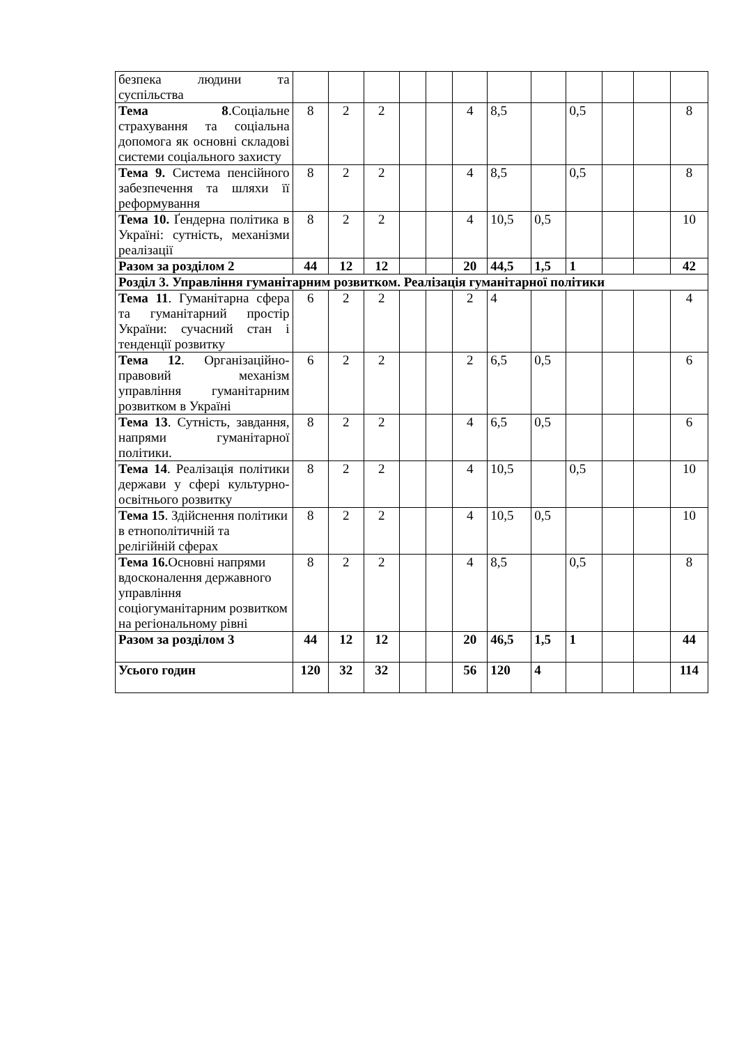| безпека людини та суспільства | | | | | | | | | | | | |
| Тема 8 .Соціальне страхування та соціальна допомога як основні складові системи соціального захисту | 8 | 2 | 2 | | | 4 | 8,5 | | 0,5 | | | 8 |
| Тема 9. Система пенсійного забезпечення та шляхи її реформування | 8 | 2 | 2 | | | 4 | 8,5 | | 0,5 | | | 8 |
| Тема 10. Ґендерна політика в Україні: сутність, механізми реалізації | 8 | 2 | 2 | | | 4 | 10,5 | 0,5 | | | | 10 |
| Разом за розділом 2 | 44 | 12 | 12 | | | 20 | 44,5 | 1,5 | 1 | | | 42 |
| Розділ 3. Управління гуманітарним розвитком. Реалізація гуманітарної політики | | | | | | | | | | | | |
| Тема 11 . Гуманітарна сфера та гуманітарний простір України: сучасний стан і тенденції розвитку | 6 | 2 | 2 | | | 2 | 4 | | | | | 4 |
| Тема 12 . Організаційно-правовий механізм управління гуманітарним розвитком в Україні | 6 | 2 | 2 | | | 2 | 6,5 | 0,5 | | | | 6 |
| Тема 13 . Сутність, завдання, напрями гуманітарної політики. | 8 | 2 | 2 | | | 4 | 6,5 | 0,5 | | | | 6 |
| Тема 14 . Реалізація політики держави у сфері культурно-освітнього розвитку | 8 | 2 | 2 | | | 4 | 10,5 | | 0,5 | | | 10 |
| Тема 15 . Здійснення політики в етнополітичній та релігійній сферах | 8 | 2 | 2 | | | 4 | 10,5 | 0,5 | | | | 10 |
| Тема 16. Основні напрями вдосконалення державного управління соціогуманітарним розвитком на регіональному рівні | 8 | 2 | 2 | | | 4 | 8,5 | | 0,5 | | | 8 |
| Разом за розділом 3 | 44 | 12 | 12 | | | 20 | 46,5 | 1,5 | 1 | | | 44 |
| Усього годин | 120 | 32 | 32 | | | 56 | 120 | 4 | | | | 114 |